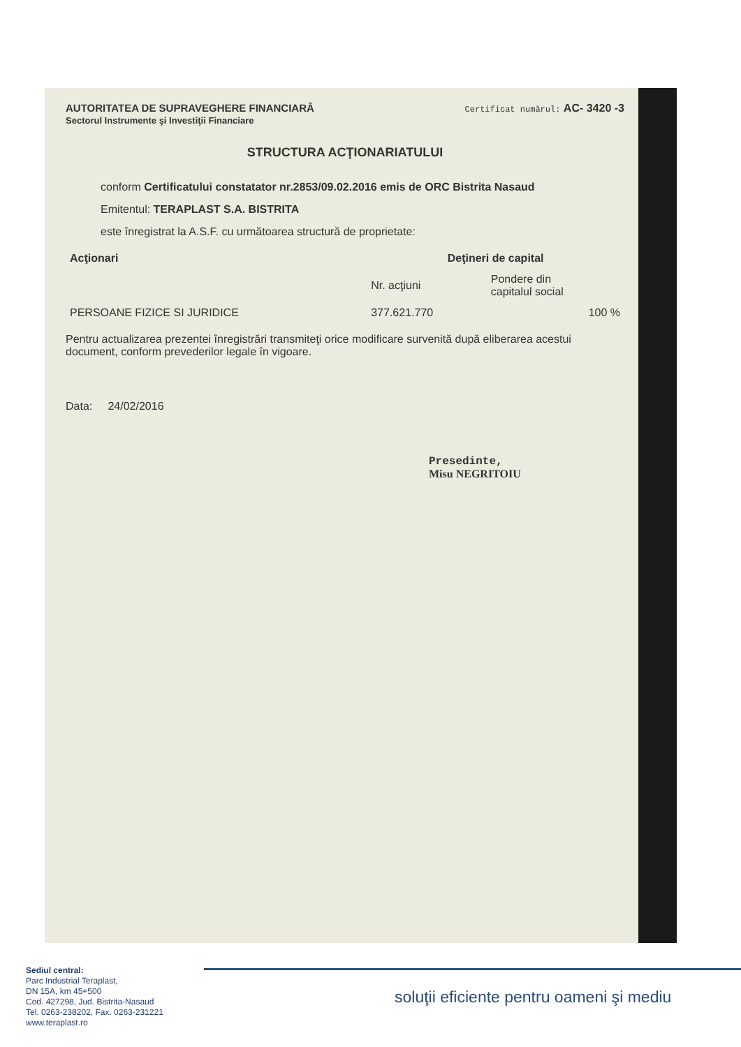AUTORITATEA DE SUPRAVEGHERE FINANCIARĂ
Sectorul Instrumente şi Investiţii Financiare
Certificat numărul: AC- 3420 -3
STRUCTURA ACŢIONARIATULUI
conform Certificatului constatator nr.2853/09.02.2016 emis de ORC Bistrita Nasaud
Emitentul: TERAPLAST S.A. BISTRITA
este înregistrat la A.S.F. cu următoarea structură de proprietate:
| Acţionari | Deţineri de capital | |
| --- | --- | --- |
| | Nr. acţiuni | Pondere din capitalul social |
| PERSOANE FIZICE SI JURIDICE | 377.621.770 | 100 % |
Pentru actualizarea prezentei înregistrări transmiteţi orice modificare survenită după eliberarea acestui document, conform prevederilor legale în vigoare.
Data: 24/02/2016
Presedinte,
Misu NEGRITOIU
Sediul central:
Parc Industrial Teraplast,
DN 15A, km 45+500
Cod. 427298, Jud. Bistrita-Nasaud
Tel. 0263-238202, Fax. 0263-231221
www.teraplast.ro
soluţii eficiente pentru oameni şi mediu